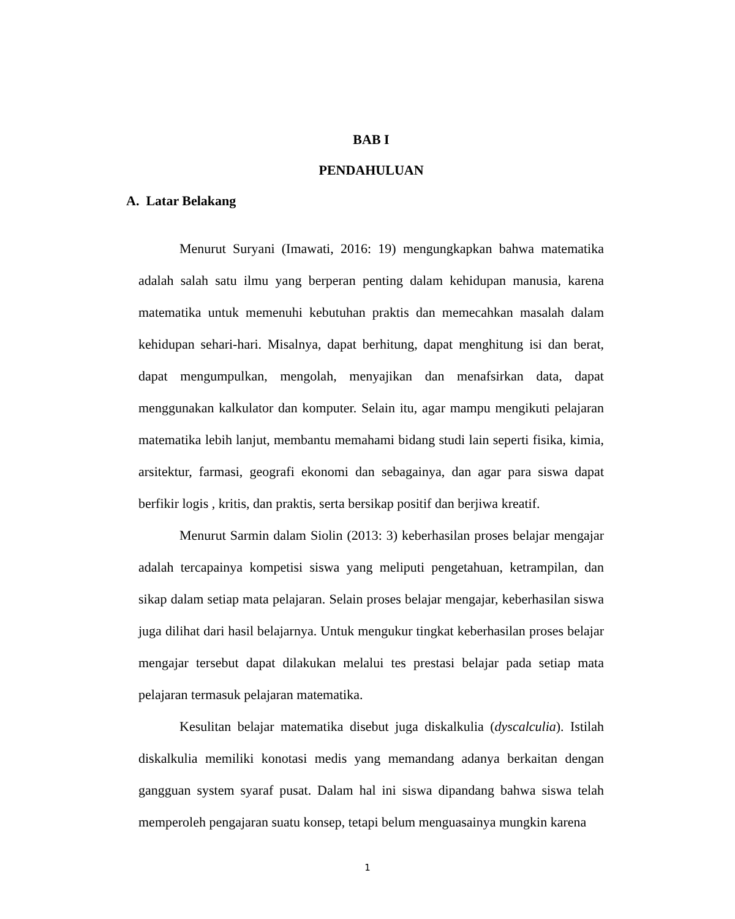BAB I
PENDAHULUAN
A. Latar Belakang
Menurut Suryani (Imawati, 2016: 19) mengungkapkan bahwa matematika adalah salah satu ilmu yang berperan penting dalam kehidupan manusia, karena matematika untuk memenuhi kebutuhan praktis dan memecahkan masalah dalam kehidupan sehari-hari. Misalnya, dapat berhitung, dapat menghitung isi dan berat, dapat mengumpulkan, mengolah, menyajikan dan menafsirkan data, dapat menggunakan kalkulator dan komputer. Selain itu, agar mampu mengikuti pelajaran matematika lebih lanjut, membantu memahami bidang studi lain seperti fisika, kimia, arsitektur, farmasi, geografi ekonomi dan sebagainya, dan agar para siswa dapat berfikir logis , kritis, dan praktis, serta bersikap positif dan berjiwa kreatif.
Menurut Sarmin dalam Siolin (2013: 3) keberhasilan proses belajar mengajar adalah tercapainya kompetisi siswa yang meliputi pengetahuan, ketrampilan, dan sikap dalam setiap mata pelajaran. Selain proses belajar mengajar, keberhasilan siswa juga dilihat dari hasil belajarnya. Untuk mengukur tingkat keberhasilan proses belajar mengajar tersebut dapat dilakukan melalui tes prestasi belajar pada setiap mata pelajaran termasuk pelajaran matematika.
Kesulitan belajar matematika disebut juga diskalkulia (dyscalculia). Istilah diskalkulia memiliki konotasi medis yang memandang adanya berkaitan dengan gangguan system syaraf pusat. Dalam hal ini siswa dipandang bahwa siswa telah memperoleh pengajaran suatu konsep, tetapi belum menguasainya mungkin karena
1